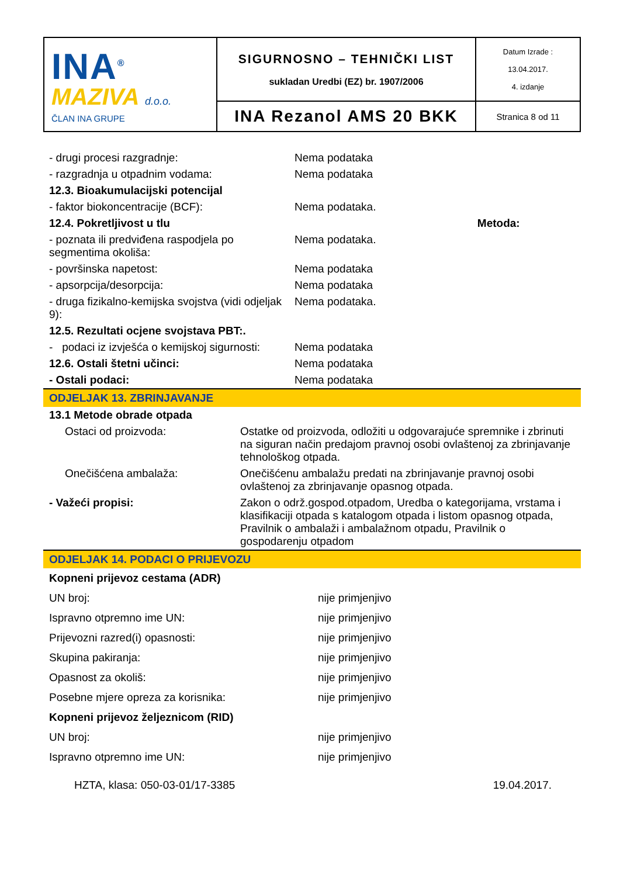| INA<sup>®</sup> MAZIVA d.o.o. ČLAN INA GRUPE | SIGURNOSNO – TEHNIČKI LIST sukladan Uredbi (EZ) br. 1907/2006 | Datum Izrade : 13.04.2017. 4. izdanje |
| | INA Rezanol AMS 20 BKK | Stranica 8 od 11 |
| - drugi procesi razgradnje: | Nema podataka | |
| - razgradnja u otpadnim vodama: | Nema podataka | |
| 12.3. Bioakumulacijski potencijal | | |
| - faktor biokoncentracije (BCF): | Nema podataka. | |
| 12.4. Pokretljivost u tlu | | Metoda: |
| - poznata ili predviđena raspodjela po segmentima okoliša: | Nema podataka. | |
| - površinska napetost: | Nema podataka | |
| - apsorpcija/desorpcija: | Nema podataka | |
| - druga fizikalno-kemijska svojstva (vidi odjeljak 9): | Nema podataka. | |
| 12.5. Rezultati ocjene svojstava PBT:. | | |
| - podaci iz izvješća o kemijskoj sigurnosti: | Nema podataka | |
| 12.6. Ostali štetni učinci: | Nema podataka | |
| - Ostali podaci: | Nema podataka | |
ODJELJAK 13. ZBRINJAVANJE
| 13.1 Metode obrade otpada | |
| Ostaci od proizvoda: | Ostatke od proizvoda, odložiti u odgovarajuće spremnike i zbrinuti na siguran način predajom pravnoj osobi ovlaštenoj za zbrinjavanje tehnološkog otpada. |
| Onečišćena ambalaža: | Onečišćenu ambalažu predati na zbrinjavanje pravnoj osobi ovlaštenoj za zbrinjavanje opasnog otpada. |
| - Važeći propisi: | Zakon o održ.gospod.otpadom, Uredba o kategorijama, vrstama i klasifikaciji otpada s katalogom otpada i listom opasnog otpada, Pravilnik o ambalaži i ambalažnom otpadu, Pravilnik o gospodarenju otpadom |
ODJELJAK 14. PODACI O PRIJEVOZU
| Kopneni prijevoz cestama (ADR) | |
| UN broj: | nije primjenjivo |
| Ispravno otpremno ime UN: | nije primjenjivo |
| Prijevozni razred(i) opasnosti: | nije primjenjivo |
| Skupina pakiranja: | nije primjenjivo |
| Opasnost za okoliš: | nije primjenjivo |
| Posebne mjere opreza za korisnika: | nije primjenjivo |
| Kopneni prijevoz željeznicom (RID) | |
| UN broj: | nije primjenjivo |
| Ispravno otpremno ime UN: | nije primjenjivo |
HZTA, klasa: 050-03-01/17-3385 19.04.2017.